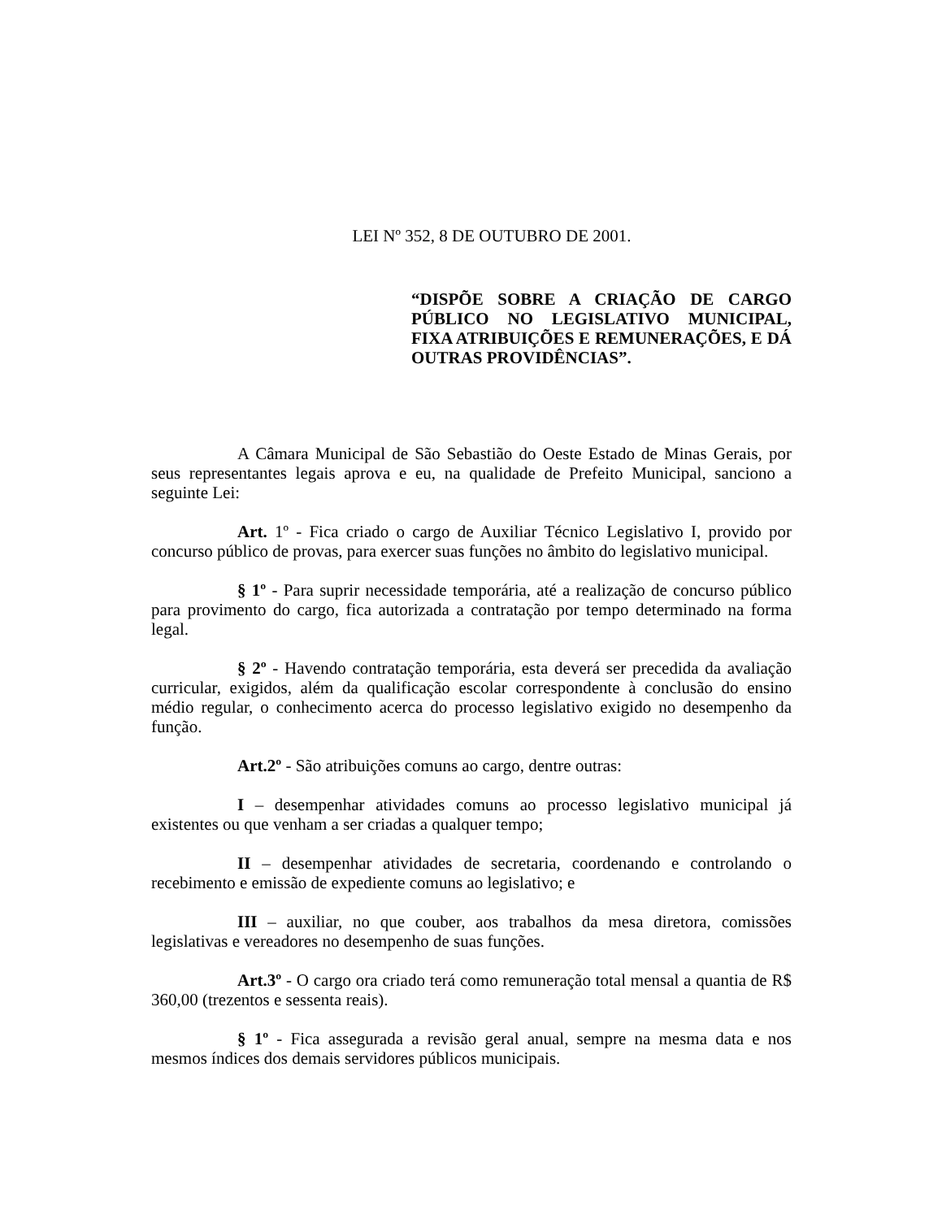LEI Nº 352, 8 DE OUTUBRO DE 2001.
“DISPÕE SOBRE A CRIAÇÃO DE CARGO PÚBLICO NO LEGISLATIVO MUNICIPAL, FIXA ATRIBUIÇÕES E REMUNERAÇÕES, E DÁ OUTRAS PROVIDÊNCIAS”.
A Câmara Municipal de São Sebastião do Oeste Estado de Minas Gerais, por seus representantes legais aprova e eu, na qualidade de Prefeito Municipal, sanciono a seguinte Lei:
Art. 1º - Fica criado o cargo de Auxiliar Técnico Legislativo I, provido por concurso público de provas, para exercer suas funções no âmbito do legislativo municipal.
§ 1º - Para suprir necessidade temporária, até a realização de concurso público para provimento do cargo, fica autorizada a contratação por tempo determinado na forma legal.
§ 2º - Havendo contratação temporária, esta deverá ser precedida da avaliação curricular, exigidos, além da qualificação escolar correspondente à conclusão do ensino médio regular, o conhecimento acerca do processo legislativo exigido no desempenho da função.
Art.2º - São atribuições comuns ao cargo, dentre outras:
I – desempenhar atividades comuns ao processo legislativo municipal já existentes ou que venham a ser criadas a qualquer tempo;
II – desempenhar atividades de secretaria, coordenando e controlando o recebimento e emissão de expediente comuns ao legislativo; e
III – auxiliar, no que couber, aos trabalhos da mesa diretora, comissões legislativas e vereadores no desempenho de suas funções.
Art.3º - O cargo ora criado terá como remuneração total mensal a quantia de R$ 360,00 (trezentos e sessenta reais).
§ 1º - Fica assegurada a revisão geral anual, sempre na mesma data e nos mesmos índices dos demais servidores públicos municipais.